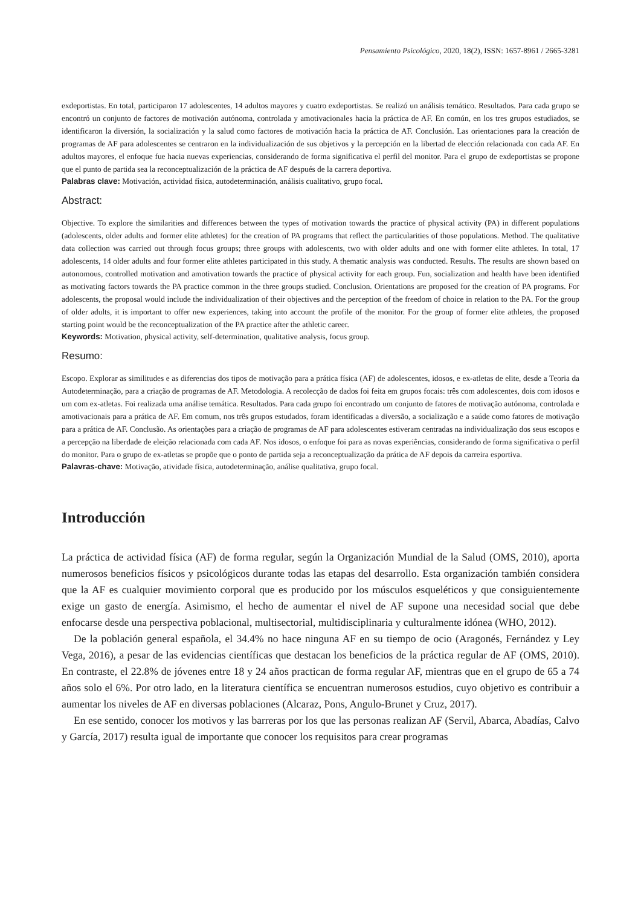Pensamiento Psicológico, 2020, 18(2), ISSN: 1657-8961 / 2665-3281
exdeportistas. En total, participaron 17 adolescentes, 14 adultos mayores y cuatro exdeportistas. Se realizó un análisis temático. Resultados. Para cada grupo se encontró un conjunto de factores de motivación autónoma, controlada y amotivacionales hacia la práctica de AF. En común, en los tres grupos estudiados, se identificaron la diversión, la socialización y la salud como factores de motivación hacia la práctica de AF. Conclusión. Las orientaciones para la creación de programas de AF para adolescentes se centraron en la individualización de sus objetivos y la percepción en la libertad de elección relacionada con cada AF. En adultos mayores, el enfoque fue hacia nuevas experiencias, considerando de forma significativa el perfil del monitor. Para el grupo de exdeportistas se propone que el punto de partida sea la reconceptualización de la práctica de AF después de la carrera deportiva.
Palabras clave: Motivación, actividad física, autodeterminación, análisis cualitativo, grupo focal.
Abstract:
Objective. To explore the similarities and differences between the types of motivation towards the practice of physical activity (PA) in different populations (adolescents, older adults and former elite athletes) for the creation of PA programs that reflect the particularities of those populations. Method. The qualitative data collection was carried out through focus groups; three groups with adolescents, two with older adults and one with former elite athletes. In total, 17 adolescents, 14 older adults and four former elite athletes participated in this study. A thematic analysis was conducted. Results. The results are shown based on autonomous, controlled motivation and amotivation towards the practice of physical activity for each group. Fun, socialization and health have been identified as motivating factors towards the PA practice common in the three groups studied. Conclusion. Orientations are proposed for the creation of PA programs. For adolescents, the proposal would include the individualization of their objectives and the perception of the freedom of choice in relation to the PA. For the group of older adults, it is important to offer new experiences, taking into account the profile of the monitor. For the group of former elite athletes, the proposed starting point would be the reconceptualization of the PA practice after the athletic career.
Keywords: Motivation, physical activity, self-determination, qualitative analysis, focus group.
Resumo:
Escopo. Explorar as similitudes e as diferencias dos tipos de motivação para a prática física (AF) de adolescentes, idosos, e ex-atletas de elite, desde a Teoria da Autodeterminação, para a criação de programas de AF. Metodologia. A recolecção de dados foi feita em grupos focais: três com adolescentes, dois com idosos e um com ex-atletas. Foi realizada uma análise temática. Resultados. Para cada grupo foi encontrado um conjunto de fatores de motivação autónoma, controlada e amotivacionais para a prática de AF. Em comum, nos três grupos estudados, foram identificadas a diversão, a socialização e a saúde como fatores de motivação para a prática de AF. Conclusão. As orientações para a criação de programas de AF para adolescentes estiveram centradas na individualização dos seus escopos e a percepção na liberdade de eleição relacionada com cada AF. Nos idosos, o enfoque foi para as novas experiências, considerando de forma significativa o perfil do monitor. Para o grupo de ex-atletas se propõe que o ponto de partida seja a reconceptualização da prática de AF depois da carreira esportiva.
Palavras-chave: Motivação, atividade física, autodeterminação, análise qualitativa, grupo focal.
Introducción
La práctica de actividad física (AF) de forma regular, según la Organización Mundial de la Salud (OMS, 2010), aporta numerosos beneficios físicos y psicológicos durante todas las etapas del desarrollo. Esta organización también considera que la AF es cualquier movimiento corporal que es producido por los músculos esqueléticos y que consiguientemente exige un gasto de energía. Asimismo, el hecho de aumentar el nivel de AF supone una necesidad social que debe enfocarse desde una perspectiva poblacional, multisectorial, multidisciplinaria y culturalmente idónea (WHO, 2012).
De la población general española, el 34.4% no hace ninguna AF en su tiempo de ocio (Aragonés, Fernández y Ley Vega, 2016), a pesar de las evidencias científicas que destacan los beneficios de la práctica regular de AF (OMS, 2010). En contraste, el 22.8% de jóvenes entre 18 y 24 años practican de forma regular AF, mientras que en el grupo de 65 a 74 años solo el 6%. Por otro lado, en la literatura científica se encuentran numerosos estudios, cuyo objetivo es contribuir a aumentar los niveles de AF en diversas poblaciones (Alcaraz, Pons, Angulo-Brunet y Cruz, 2017).
En ese sentido, conocer los motivos y las barreras por los que las personas realizan AF (Servil, Abarca, Abadías, Calvo y García, 2017) resulta igual de importante que conocer los requisitos para crear programas